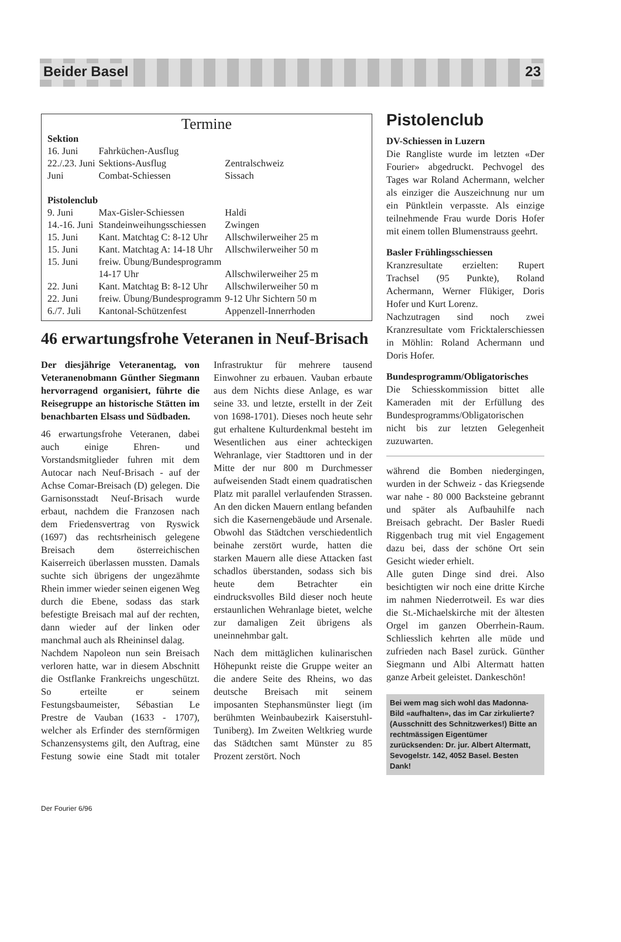Beider Basel 23
Termine
| Sektion | | |
| 16. Juni | Fahrküchen-Ausflug | |
| 22./.23. Juni | Sektions-Ausflug | Zentralschweiz |
| Juni | Combat-Schiessen | Sissach |
| Pistolenclub | | |
| 9. Juni | Max-Gisler-Schiessen | Haldi |
| 14.-16. Juni | Standeinweihungsschiessen | Zwingen |
| 15. Juni | Kant. Matchtag C: 8-12 Uhr | Allschwilerweiher 25 m |
| 15. Juni | Kant. Matchtag A: 14-18 Uhr | Allschwilerweiher 50 m |
| 15. Juni | freiw. Übung/Bundesprogramm 14-17 Uhr | Allschwilerweiher 25 m |
| 22. Juni | Kant. Matchtag B: 8-12 Uhr | Allschwilerweiher 50 m |
| 22. Juni | freiw. Übung/Bundesprogramm | 9-12 Uhr Sichtern 50 m |
| 6./7. Juli | Kantonal-Schützenfest | Appenzell-Innerrhoden |
46 erwartungsfrohe Veteranen in Neuf-Brisach
Der diesjährige Veteranentag, von Veteranenobmann Günther Siegmann hervorragend organisiert, führte die Reisegruppe an historische Stätten im benachbarten Elsass und Südbaden.
46 erwartungsfrohe Veteranen, dabei auch einige Ehren- und Vorstandsmitglieder fuhren mit dem Autocar nach Neuf-Brisach - auf der Achse Comar-Breisach (D) gelegen. Die Garnisonsstadt Neuf-Brisach wurde erbaut, nachdem die Franzosen nach dem Friedensvertrag von Ryswick (1697) das rechtsrheinisch gelegene Breisach dem österreichischen Kaiserreich überlassen mussten. Damals suchte sich übrigens der ungezähmte Rhein immer wieder seinen eigenen Weg durch die Ebene, sodass das stark befestigte Breisach mal auf der rechten, dann wieder auf der linken oder manchmal auch als Rheininsel dalag.
Nachdem Napoleon nun sein Breisach verloren hatte, war in diesem Abschnitt die Ostflanke Frankreichs ungeschützt. So erteilte er seinem Festungsbaumeister, Sébastian Le Prestre de Vauban (1633 - 1707), welcher als Erfinder des sternförmigen Schanzensystems gilt, den Auftrag, eine Festung sowie eine Stadt mit totaler Infrastruktur für mehrere tausend Einwohner zu erbauen. Vauban erbaute aus dem Nichts diese Anlage, es war seine 33. und letzte, erstellt in der Zeit von 1698-1701). Dieses noch heute sehr gut erhaltene Kulturdenkmal besteht im Wesentlichen aus einer achteckigen Wehranlage, vier Stadttoren und in der Mitte der nur 800 m Durchmesser aufweisenden Stadt einem quadratischen Platz mit parallel verlaufenden Strassen. An den dicken Mauern entlang befanden sich die Kasernengebäude und Arsenale. Obwohl das Städtchen verschiedentlich beinahe zerstört wurde, hatten die starken Mauern alle diese Attacken fast schadlos überstanden, sodass sich bis heute dem Betrachter ein eindrucksvolles Bild dieser noch heute erstaunlichen Wehranlage bietet, welche zur damaligen Zeit übrigens als uneinnehmbar galt.
Nach dem mittäglichen kulinarischen Höhepunkt reiste die Gruppe weiter an die andere Seite des Rheins, wo das deutsche Breisach mit seinem imposanten Stephansmünster liegt (im berühmten Weinbaubezirk Kaiserstuhl-Tuniberg). Im Zweiten Weltkrieg wurde das Städtchen samt Münster zu 85 Prozent zerstört. Noch
Pistolenclub
DV-Schiessen in Luzern
Die Rangliste wurde im letzten «Der Fourier» abgedruckt. Pechvogel des Tages war Roland Achermann, welcher als einziger die Auszeichnung nur um ein Pünktlein verpasste. Als einzige teilnehmende Frau wurde Doris Hofer mit einem tollen Blumenstrauss geehrt.
Basler Frühlingsschiessen
Kranzresultate erzielten: Rupert Trachsel (95 Punkte), Roland Achermann, Werner Flükiger, Doris Hofer und Kurt Lorenz.
Nachzutragen sind noch zwei Kranzresultate vom Fricktalerschiessen in Möhlin: Roland Achermann und Doris Hofer.
Bundesprogramm/Obligatorisches
Die Schiesskommission bittet alle Kameraden mit der Erfüllung des Bundesprogramms/Obligatorischen nicht bis zur letzten Gelegenheit zuzuwarten.
während die Bomben niedergingen, wurden in der Schweiz - das Kriegsende war nahe - 80 000 Backsteine gebrannt und später als Aufbauhilfe nach Breisach gebracht. Der Basler Ruedi Riggenbach trug mit viel Engagement dazu bei, dass der schöne Ort sein Gesicht wieder erhielt.
Alle guten Dinge sind drei. Also besichtigten wir noch eine dritte Kirche im nahmen Niederrotweil. Es war dies die St.-Michaelskirche mit der ältesten Orgel im ganzen Oberrhein-Raum. Schliesslich kehrten alle müde und zufrieden nach Basel zurück. Günther Siegmann und Albi Altermatt hatten ganze Arbeit geleistet. Dankeschön!
Bei wem mag sich wohl das Madonna-Bild «aufhalten», das im Car zirkulierte? (Ausschnitt des Schnitzwerkes!) Bitte an rechtmässigen Eigentümer zurücksenden: Dr. jur. Albert Altermatt, Sevogelstr. 142, 4052 Basel. Besten Dank!
Der Fourier 6/96